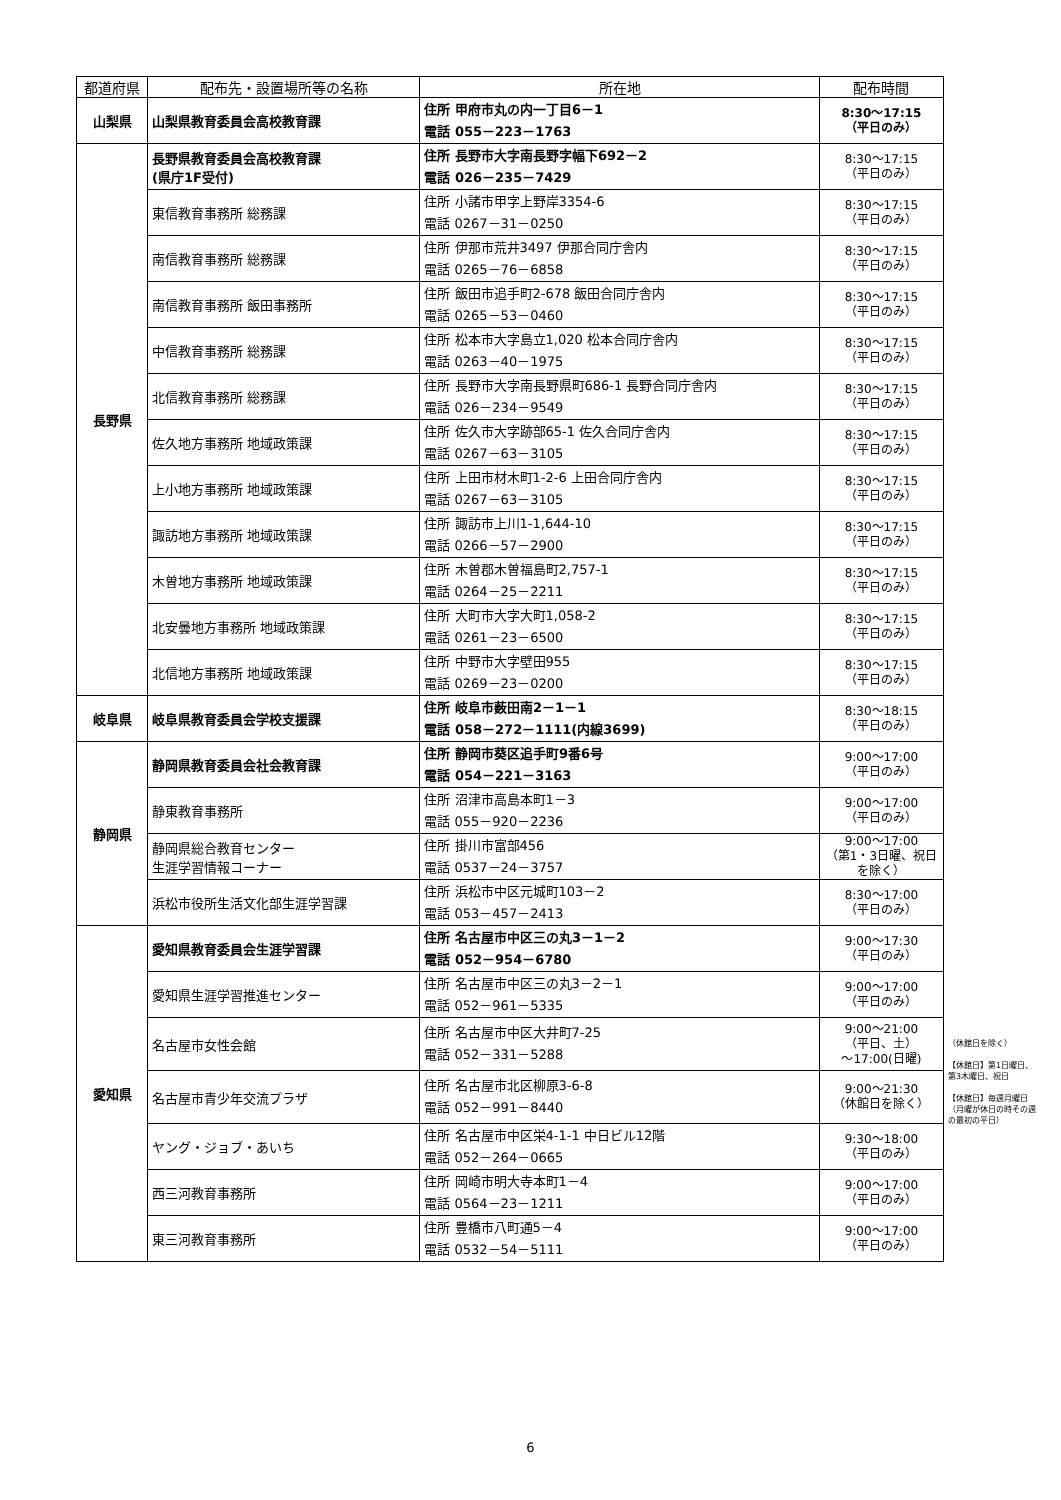| 都道府県 | 配布先・設置場所等の名称 | 所在地 | 配布時間 |
| --- | --- | --- | --- |
| 山梨県 | 山梨県教育委員会高校教育課 | 住所 甲府市丸の内一丁目6－1 電話 055－223－1763 | 8:30～17:15 （平日のみ） |
| 長野県 | 長野県教育委員会高校教育課 (県庁1F受付) | 住所 長野市大字南長野字幅下692－2 電話 026－235－7429 | 8:30～17:15 （平日のみ） |
| | 東信教育事務所 総務課 | 住所 小諸市甲字上野岸3354-6 電話 0267－31－0250 | 8:30～17:15 （平日のみ） |
| | 南信教育事務所 総務課 | 住所 伊那市荒井3497 伊那合同庁舎内 電話 0265－76－6858 | 8:30～17:15 （平日のみ） |
| | 南信教育事務所 飯田事務所 | 住所 飯田市追手町2-678 飯田合同庁舎内 電話 0265－53－0460 | 8:30～17:15 （平日のみ） |
| | 中信教育事務所 総務課 | 住所 松本市大字島立1,020 松本合同庁舎内 電話 0263－40－1975 | 8:30～17:15 （平日のみ） |
| | 北信教育事務所 総務課 | 住所 長野市大字南長野県町686-1 長野合同庁舎内 電話 026－234－9549 | 8:30～17:15 （平日のみ） |
| | 佐久地方事務所 地域政策課 | 住所 佐久市大字跡部65-1 佐久合同庁舎内 電話 0267－63－3105 | 8:30～17:15 （平日のみ） |
| | 上小地方事務所 地域政策課 | 住所 上田市材木町1-2-6 上田合同庁舎内 電話 0267－63－3105 | 8:30～17:15 （平日のみ） |
| | 諏訪地方事務所 地域政策課 | 住所 諏訪市上川1-1,644-10 電話 0266－57－2900 | 8:30～17:15 （平日のみ） |
| | 木曽地方事務所 地域政策課 | 住所 木曽郡木曽福島町2,757-1 電話 0264－25－2211 | 8:30～17:15 （平日のみ） |
| | 北安曇地方事務所 地域政策課 | 住所 大町市大字大町1,058-2 電話 0261－23－6500 | 8:30～17:15 （平日のみ） |
| | 北信地方事務所 地域政策課 | 住所 中野市大字壁田955 電話 0269－23－0200 | 8:30～17:15 （平日のみ） |
| 岐阜県 | 岐阜県教育委員会学校支援課 | 住所 岐阜市薮田南2－1－1 電話 058－272－1111(内線3699) | 8:30～18:15 （平日のみ） |
| 静岡県 | 静岡県教育委員会社会教育課 | 住所 静岡市葵区追手町9番6号 電話 054－221－3163 | 9:00～17:00 （平日のみ） |
| | 静東教育事務所 | 住所 沼津市高島本町1－3 電話 055－920－2236 | 9:00～17:00 （平日のみ） |
| | 静岡県総合教育センター 生涯学習情報コーナー | 住所 掛川市富部456 電話 0537－24－3757 | 9:00～17:00 （第1・3日曜、祝日を除く） |
| | 浜松市役所生活文化部生涯学習課 | 住所 浜松市中区元城町103－2 電話 053－457－2413 | 8:30～17:00 （平日のみ） |
| 愛知県 | 愛知県教育委員会生涯学習課 | 住所 名古屋市中区三の丸3－1－2 電話 052－954－6780 | 9:00～17:30 （平日のみ） |
| | 愛知県生涯学習推進センター | 住所 名古屋市中区三の丸3－2－1 電話 052－961－5335 | 9:00～17:00 （平日のみ） |
| | 名古屋市女性会館 | 住所 名古屋市中区大井町7-25 電話 052－331－5288 | 9:00～21:00 （平日、土） ～17:00(日曜) |
| | 名古屋市青少年交流プラザ | 住所 名古屋市北区柳原3-6-8 電話 052－991－8440 | 9:00～21:30 （休館日を除く） |
| | ヤング・ジョブ・あいち | 住所 名古屋市中区栄4-1-1 中日ビル12階 電話 052－264－0665 | 9:30～18:00 （平日のみ） |
| | 西三河教育事務所 | 住所 岡崎市明大寺本町1－4 電話 0564－23－1211 | 9:00～17:00 （平日のみ） |
| | 東三河教育事務所 | 住所 豊橋市八町通5－4 電話 0532－54－5111 | 9:00～17:00 （平日のみ） |
（休館日を除く）
【休館日】第1日曜日、第3木曜日、祝日
【休館日】毎週月曜日
（月曜が休日の時その週の最初の平日）
6